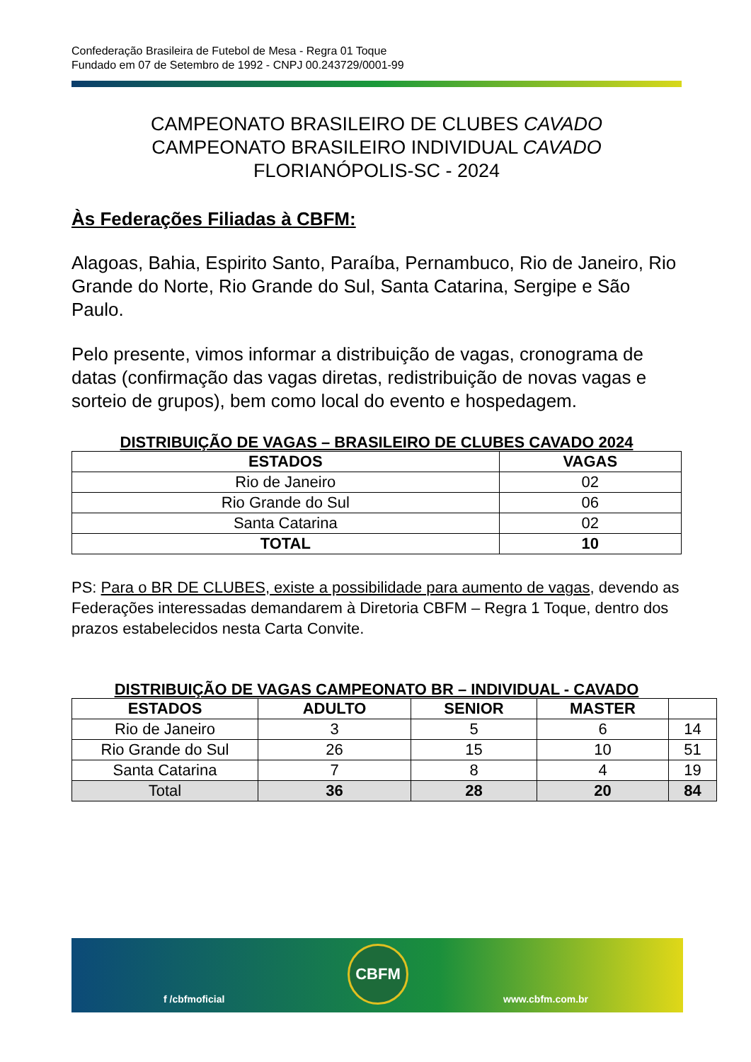Confederação Brasileira de Futebol de Mesa - Regra 01 Toque
Fundado em 07 de Setembro de 1992 - CNPJ 00.243729/0001-99
CAMPEONATO BRASILEIRO DE CLUBES CAVADO
CAMPEONATO BRASILEIRO INDIVIDUAL CAVADO
FLORIANÓPOLIS-SC - 2024
Às Federações Filiadas à CBFM:
Alagoas, Bahia, Espirito Santo, Paraíba, Pernambuco, Rio de Janeiro, Rio Grande do Norte, Rio Grande do Sul, Santa Catarina, Sergipe e São Paulo.
Pelo presente, vimos informar a distribuição de vagas, cronograma de datas (confirmação das vagas diretas, redistribuição de novas vagas e sorteio de grupos), bem como local do evento e hospedagem.
DISTRIBUIÇÃO DE VAGAS – BRASILEIRO DE CLUBES CAVADO 2024
| ESTADOS | VAGAS |
| --- | --- |
| Rio de Janeiro | 02 |
| Rio Grande do Sul | 06 |
| Santa Catarina | 02 |
| TOTAL | 10 |
PS: Para o BR DE CLUBES, existe a possibilidade para aumento de vagas, devendo as Federações interessadas demandarem à Diretoria CBFM – Regra 1 Toque, dentro dos prazos estabelecidos nesta Carta Convite.
DISTRIBUIÇÃO DE VAGAS CAMPEONATO BR – INDIVIDUAL - CAVADO
| ESTADOS | ADULTO | SENIOR | MASTER | |
| --- | --- | --- | --- | --- |
| Rio de Janeiro | 3 | 5 | 6 | 14 |
| Rio Grande do Sul | 26 | 15 | 10 | 51 |
| Santa Catarina | 7 | 8 | 4 | 19 |
| Total | 36 | 28 | 20 | 84 |
f /cbfmoficial
CBFM
www.cbfm.com.br